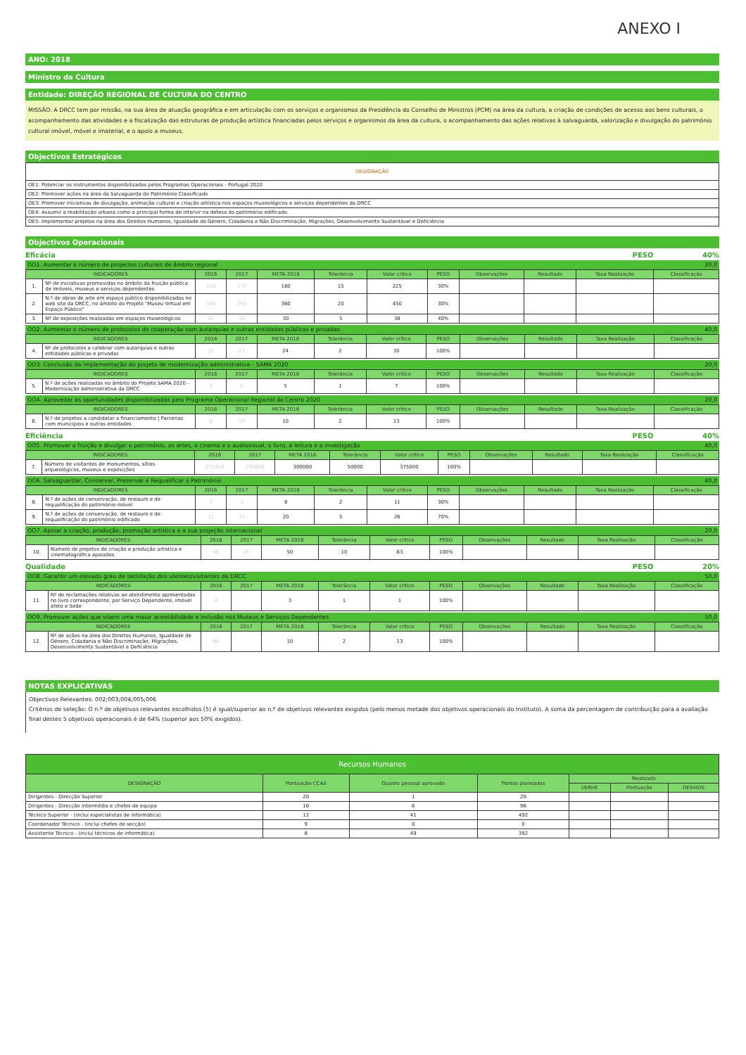ANEXO I
ANO: 2018
Ministro da Cultura
Entidade: DIREÇÃO REGIONAL DE CULTURA DO CENTRO
MISSÃO: A DRCC tem por missão, na sua área de atuação geográfica e em articulação com os serviços e organismos da Presidência do Conselho de Ministros (PCM) na área da cultura, a criação de condições de acesso aos bens culturais, o acompanhamento das atividades e a fiscalização das estruturas de produção artística financiadas pelos serviços e organismos da área da cultura, o acompanhamento das ações relativas à salvaguarda, valorização e divulgação do património cultural imóvel, móvel e imaterial, e o apoio a museus.
Objectivos Estratégicos
| DESIGNAÇÃO |
| --- |
| OE1: Potenciar os instrumentos disponibilizados pelos Programas Operacionais - Portugal 2020 |
| OE2: Promover ações na área da Salvaguarda do Património Classificado |
| OE3: Promover iniciativas de divulgação, animação cultural e criação artística nos espaços museológicos e serviços dependentes da DRCC |
| OE4: Assumir a reabilitação urbana como a principal forma de intervir na defesa do património edificado. |
| OE5: Implementar projetos na área dos Direitos Humanos, Igualdade de Género, Cidadania e Não Discriminação, Migrações, Desenvolvimento Sustentável e Deficiência |
Objectivos Operacionais
Eficácia PESO 40%
OO1. Aumentar o número de projectos culturais de âmbito regional 20,0
| INDICADORES | | 2016 | 2017 | META 2018 | Tolerância | Valor crítico | PESO | Observações | Resultado | Taxa Realização | Classificação |
| --- | --- | --- | --- | --- | --- | --- | --- | --- | --- | --- | --- |
| 1. | Nº de iniciativas promovidas no âmbito da fruição pública de imóveis, museus e serviços dependentes | 150 | 170 | 180 | 15 | 225 | 30% | | | | |
| 2. | N.º de obras de arte em espaço público disponibilizadas no web site da DRCC, no âmbito do Projeto "Museu Virtual em Espaço Público" | 340 | 350 | 360 | 20 | 450 | 30% | | | | |
| 3. | Nº de exposições realizadas em espaços museológicos | 25 | 30 | 30 | 5 | 38 | 40% | | | | |
OO2. Aumentar o número de protocolos de cooperação com autarquias e outras entidades públicas e privadas 40,0
| INDICADORES | | 2016 | 2017 | META 2018 | Tolerância | Valor crítico | PESO | Observações | Resultado | Taxa Realização | Classificação |
| --- | --- | --- | --- | --- | --- | --- | --- | --- | --- | --- | --- |
| 4. | Nº de protocolos a celebrar com autarquias e outras entidades públicas e privadas | 22 | 23 | 24 | 2 | 30 | 100% | | | | |
OO3. Conclusão da implementação do projeto de modernização administrativa - SAMA 2020 20,0
| INDICADORES | | 2016 | 2017 | META 2018 | Tolerância | Valor crítico | PESO | Observações | Resultado | Taxa Realização | Classificação |
| --- | --- | --- | --- | --- | --- | --- | --- | --- | --- | --- | --- |
| 5. | N.º de ações realizadas no âmbito do Projeto SAMA 2020 - Modernização Administrativa da DRCC | 3 | 5 | 5 | 1 | 7 | 100% | | | | |
OO4. Aproveitar as oportunidades disponibilizadas pelo Programa Operacional Regional do Centro 2020 20,0
| INDICADORES | | 2016 | 2017 | META 2018 | Tolerância | Valor crítico | PESO | Observações | Resultado | Taxa Realização | Classificação |
| --- | --- | --- | --- | --- | --- | --- | --- | --- | --- | --- | --- |
| 6. | N.º de projetos a candidatar a financiamento / Parcerias com municípios e outras entidades | 6 | 10 | 10 | 2 | 13 | 100% | | | | |
Eficiência PESO 40%
OO5. Promover a fruição e divulgar o património, as artes, o cinema e o audiovisual, o livro, a leitura e a investigação 40,0
| INDICADORES | | 2016 | 2017 | META 2018 | Tolerância | Valor crítico | PESO | Observações | Resultado | Taxa Realização | Classificação |
| --- | --- | --- | --- | --- | --- | --- | --- | --- | --- | --- | --- |
| 7. | Número de visitantes de monumentos, sítios arqueológicos, museus e exposições | 275919 | 290000 | 300000 | 50000 | 375000 | 100% | | | | |
OO6. Salvaguardar, Conservar, Preservar e Requalificar o Património 40,0
| INDICADORES | | 2016 | 2017 | META 2018 | Tolerância | Valor crítico | PESO | Observações | Resultado | Taxa Realização | Classificação |
| --- | --- | --- | --- | --- | --- | --- | --- | --- | --- | --- | --- |
| 8. | N.º de ações de conservação, de restauro e de requalificação do património móvel | 7 | 5 | 8 | 2 | 11 | 30% | | | | |
| 9. | N.º de ações de conservação, de restauro e de requalificação do património edificado | 11 | 13 | 20 | 5 | 26 | 70% | | | | |
OO7. Apoiar a criação, produção, promoção artística e a sua projeção internacional 20,0
| INDICADORES | | 2016 | 2017 | META 2018 | Tolerância | Valor crítico | PESO | Observações | Resultado | Taxa Realização | Classificação |
| --- | --- | --- | --- | --- | --- | --- | --- | --- | --- | --- | --- |
| 10. | Número de projetos de criação e produção artística e cinematográfica apoiados | 46 | 45 | 50 | 10 | 63 | 100% | | | | |
Qualidade PESO 20%
OO8. Garantir um elevado grau de satisfação dos utentes/visitantes da DRCC 50,0
| INDICADORES | | 2016 | 2017 | META 2018 | Tolerância | Valor crítico | PESO | Observações | Resultado | Taxa Realização | Classificação |
| --- | --- | --- | --- | --- | --- | --- | --- | --- | --- | --- | --- |
| 11. | Nº de reclamações relativas ao atendimento apresentadas no livro correspondente, por Serviço Dependente, imóvel afeto e Sede | 4 | | 3 | 1 | 1 | 100% | | | | |
OO9. Promover ações que visem uma maior acessibilidade e inclusão nos Museus e Serviços Dependentes 50,0
| INDICADORES | | 2016 | 2017 | META 2018 | Tolerância | Valor crítico | PESO | Observações | Resultado | Taxa Realização | Classificação |
| --- | --- | --- | --- | --- | --- | --- | --- | --- | --- | --- | --- |
| 12. | Nº de ações na área dos Direitos Humanos, Igualdade de Género, Cidadania e Não Discriminação, Migrações, Desenvolvimento Sustentável e Deficiência | NA | | 10 | 2 | 13 | 100% | | | | |
NOTAS EXPLICATIVAS
Objectivos Relevantes: 002;003;004;005;006
Critérios de seleção: O n.º de objetivos relevantes escolhidos (5) é igual/superior ao n.º de objetivos relevantes exigidos (pelo menos metade dos objetivos operacionais do Instituto). A soma da percentagem de contribuição para a avaliação final destes 5 objetivos operacionais é de 64% (superior aos 50% exigidos).
| Recursos Humanos | | | | | | |
| --- | --- | --- | --- | --- | --- | --- |
| DESIGNAÇÃO | Pontuação CCAS | Quadro pessoal aprovado | Pontos planeados | Realizado | | |
| | | | | UERHE | Pontuação | DESVIOS |
| Dirigentes - Direcção Superior | 20 | 1 | 20 | | | |
| Dirigentes - Direcção intermédia e chefes de equipa | 16 | 6 | 96 | | | |
| Técnico Superior - (inclui especialistas de informática) | 12 | 41 | 492 | | | |
| Coordenador Técnico - (inclui chefes de secção) | 9 | 0 | 0 | | | |
| Assistente Técnico - (inclui técnicos de informática) | 8 | 49 | 392 | | | |